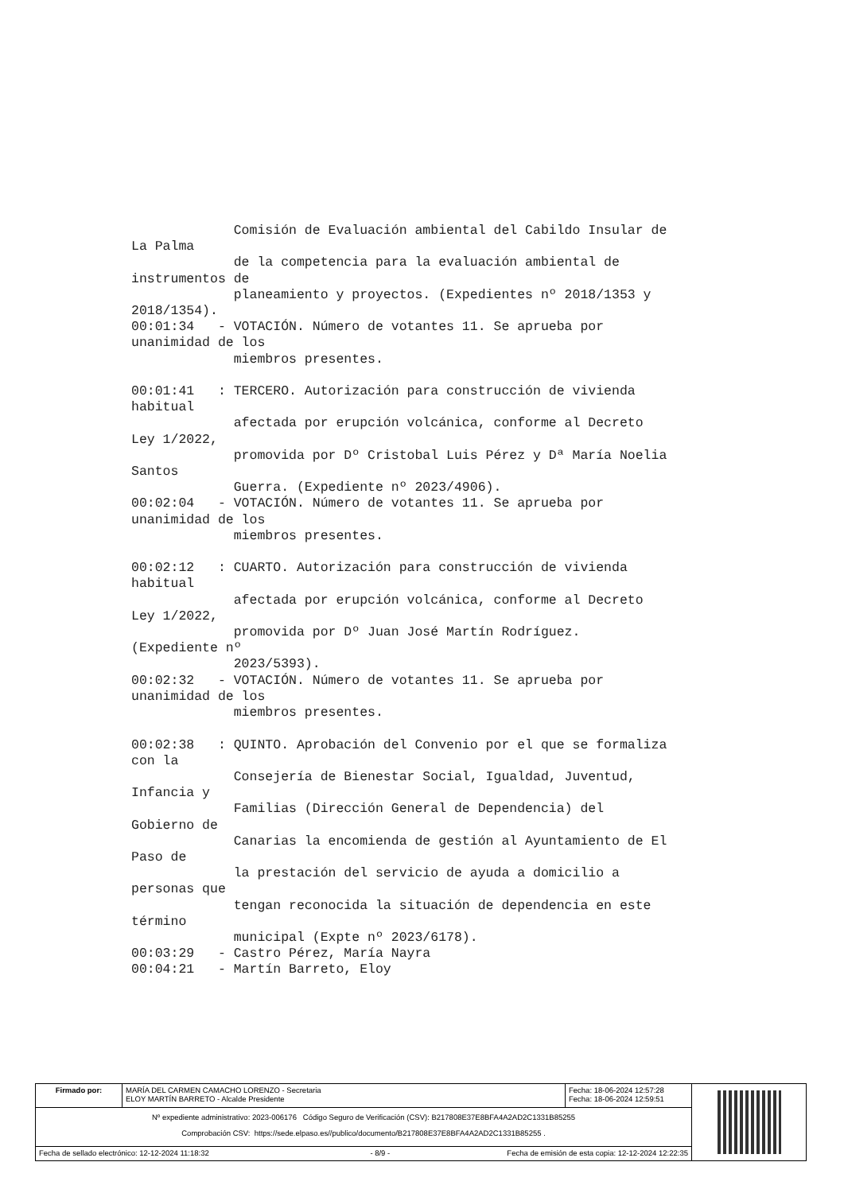Comisión de Evaluación ambiental del Cabildo Insular de
La Palma
             de la competencia para la evaluación ambiental de
instrumentos de
             planeamiento y proyectos. (Expedientes nº 2018/1353 y
2018/1354).
00:01:34   - VOTACIÓN. Número de votantes 11. Se aprueba por
unanimidad de los
             miembros presentes.

00:01:41   : TERCERO. Autorización para construcción de vivienda
habitual
             afectada por erupción volcánica, conforme al Decreto
Ley 1/2022,
             promovida por Dº Cristobal Luis Pérez y Dª María Noelia
Santos
             Guerra. (Expediente nº 2023/4906).
00:02:04   - VOTACIÓN. Número de votantes 11. Se aprueba por
unanimidad de los
             miembros presentes.

00:02:12   : CUARTO. Autorización para construcción de vivienda
habitual
             afectada por erupción volcánica, conforme al Decreto
Ley 1/2022,
             promovida por Dº Juan José Martín Rodríguez.
(Expediente nº
             2023/5393).
00:02:32   - VOTACIÓN. Número de votantes 11. Se aprueba por
unanimidad de los
             miembros presentes.

00:02:38   : QUINTO. Aprobación del Convenio por el que se formaliza
con la
             Consejería de Bienestar Social, Igualdad, Juventud,
Infancia y
             Familias (Dirección General de Dependencia) del
Gobierno de
             Canarias la encomienda de gestión al Ayuntamiento de El
Paso de
             la prestación del servicio de ayuda a domicilio a
personas que
             tengan reconocida la situación de dependencia en este
término
             municipal (Expte nº 2023/6178).
00:03:29   - Castro Pérez, María Nayra
00:04:21   - Martín Barreto, Eloy
| Firmado por: | MARÍA DEL CARMEN CAMACHO LORENZO - Secretaria ELOY MARTÍN BARRETO - Alcalde Presidente | Fecha: 18-06-2024 12:57:28 Fecha: 18-06-2024 12:59:51 | |
| Nº expediente administrativo: 2023-006176 Código Seguro de Verificación (CSV): B217808E37E8BFA4A2AD2C1331B85255 Comprobación CSV: https://sede.elpaso.es//publico/documento/B217808E37E8BFA4A2AD2C1331B85255 . | | | |
| Fecha de sellado electrónico: 12-12-2024 11:18:32 - 8/9 - Fecha de emisión de esta copia: 12-12-2024 12:22:35 | | | |